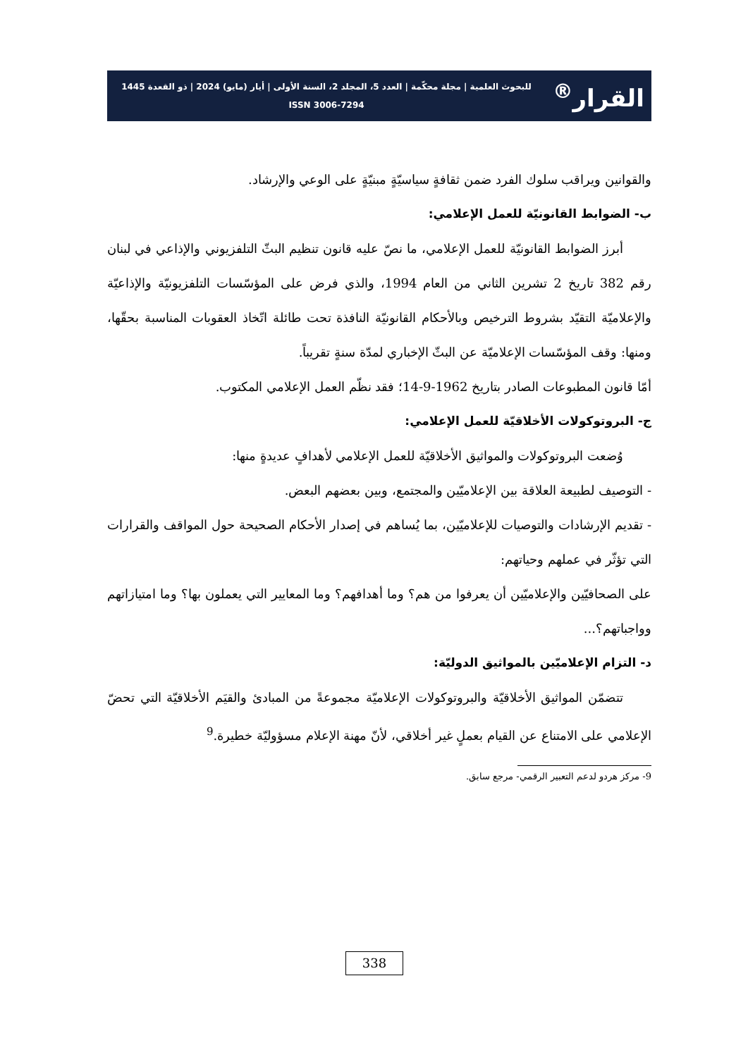القرار<sup>®</sup>
للبحوث العلمية | مجلة محكّمة | العدد 5، المجلد 2، السنة الأولى | أيار (مايو) 2024 | ذو القعدة 1445
ISSN 3006-7294
والقوانين ويراقب سلوك الفرد ضمن ثقافةٍ سياسيّةٍ مبنيّةٍ على الوعي والإرشاد.
ب- الضوابط القانونيّة للعمل الإعلامي:
أبرز الضوابط القانونيّة للعمل الإعلامي، ما نصّ عليه قانون تنظيم البثّ التلفزيوني والإذاعي في لبنان رقم 382 تاريخ 2 تشرين الثاني من العام 1994، والذي فرض على المؤسّسات التلفزيونيّة والإذاعيّة والإعلاميّة التقيّد بشروط الترخيص وبالأحكام القانونيّة النافذة تحت طائلة اتّخاذ العقوبات المناسبة بحقّها، ومنها: وقف المؤسّسات الإعلاميّة عن البثّ الإخباري لمدّة سنةٍ تقريباً.
أمّا قانون المطبوعات الصادر بتاريخ 1962-9-14؛ فقد نظّم العمل الإعلامي المكتوب.
ج- البروتوكولات الأخلاقيّة للعمل الإعلامي:
وُضعت البروتوكولات والمواثيق الأخلاقيّة للعمل الإعلامي لأهدافٍ عديدةٍ منها:
- التوصيف لطبيعة العلاقة بين الإعلاميّين والمجتمع، وبين بعضهم البعض.
- تقديم الإرشادات والتوصيات للإعلاميّين، بما يُساهم في إصدار الأحكام الصحيحة حول المواقف والقرارات التي تؤثّر في عملهم وحياتهم:
على الصحافيّين والإعلاميّين أن يعرفوا من هم؟ وما أهدافهم؟ وما المعايير التي يعملون بها؟ وما امتيازاتهم وواجباتهم؟...
د- التزام الإعلاميّين بالمواثيق الدوليّة:
تتضمّن المواثيق الأخلاقيّة والبروتوكولات الإعلاميّة مجموعةً من المبادئ والقيَم الأخلاقيّة التي تحضّ الإعلامي على الامتناع عن القيام بعملٍ غير أخلاقي، لأنّ مهنة الإعلام مسؤوليّة خطيرة.<sup>9</sup>
9- مركز هردو لدعم التعبير الرقمي- مرجع سابق.
338